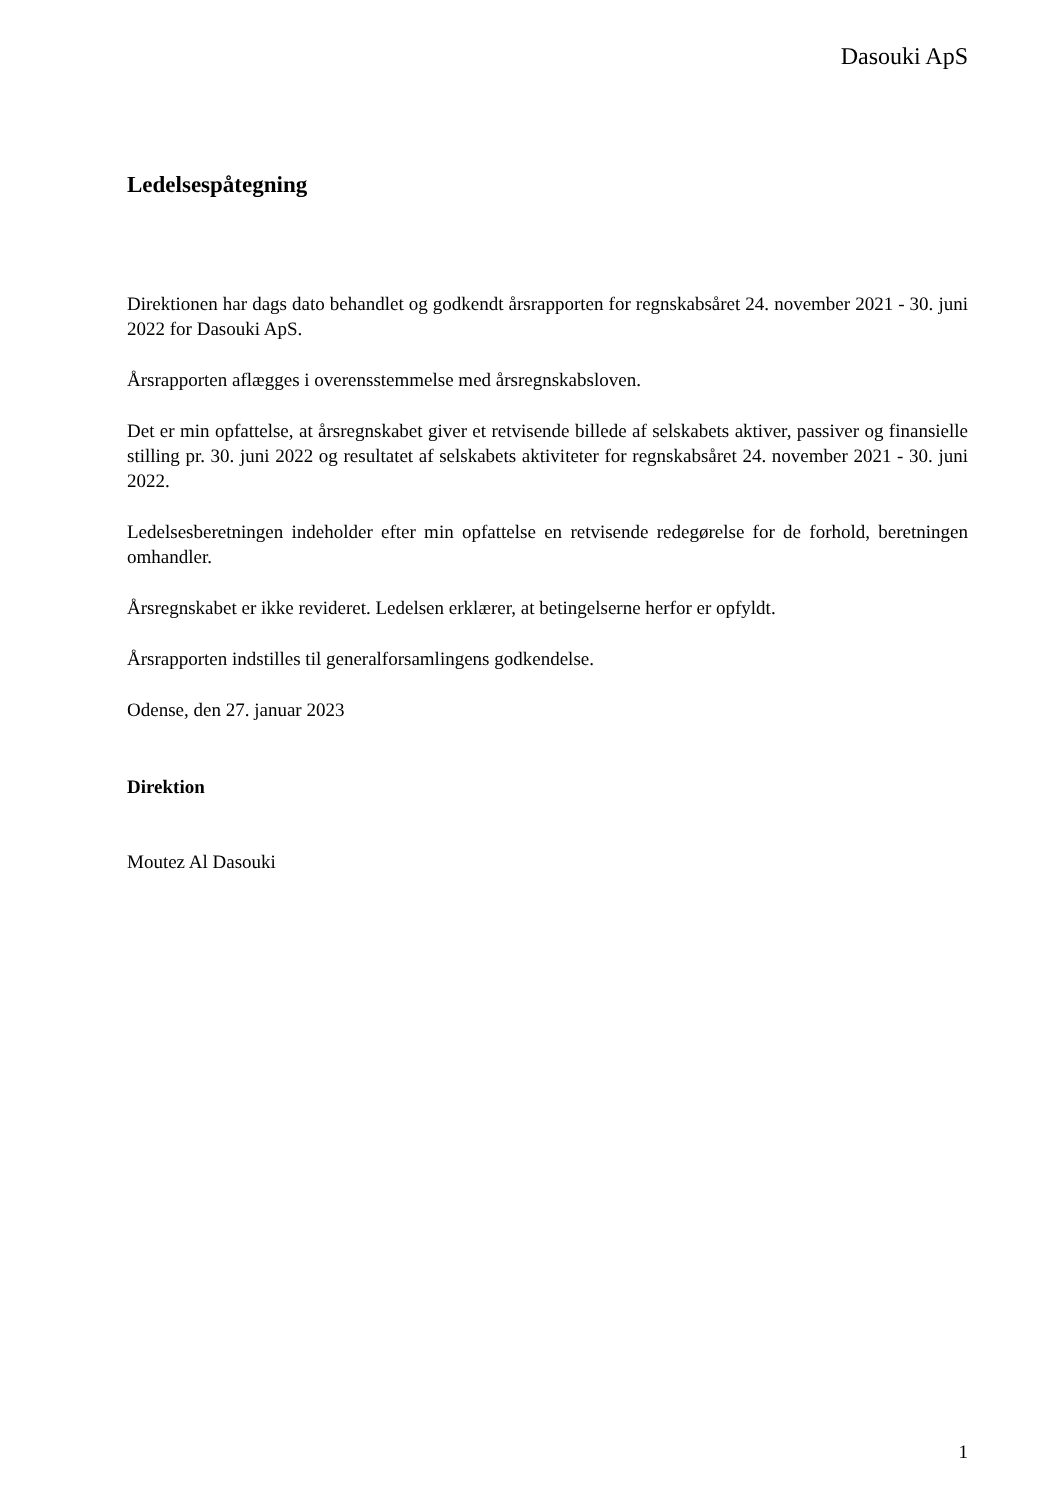Dasouki ApS
Ledelsespåtegning
Direktionen har dags dato behandlet og godkendt årsrapporten for regnskabsåret 24. november 2021 - 30. juni 2022 for Dasouki ApS.
Årsrapporten aflægges i overensstemmelse med årsregnskabsloven.
Det er min opfattelse, at årsregnskabet giver et retvisende billede af selskabets aktiver, passiver og finansielle stilling pr. 30. juni 2022 og resultatet af selskabets aktiviteter for regnskabsåret 24. november 2021 - 30. juni 2022.
Ledelsesberetningen indeholder efter min opfattelse en retvisende redegørelse for de forhold, beretningen omhandler.
Årsregnskabet er ikke revideret. Ledelsen erklærer, at betingelserne herfor er opfyldt.
Årsrapporten indstilles til generalforsamlingens godkendelse.
Odense, den 27. januar 2023
Direktion
Moutez Al Dasouki
1